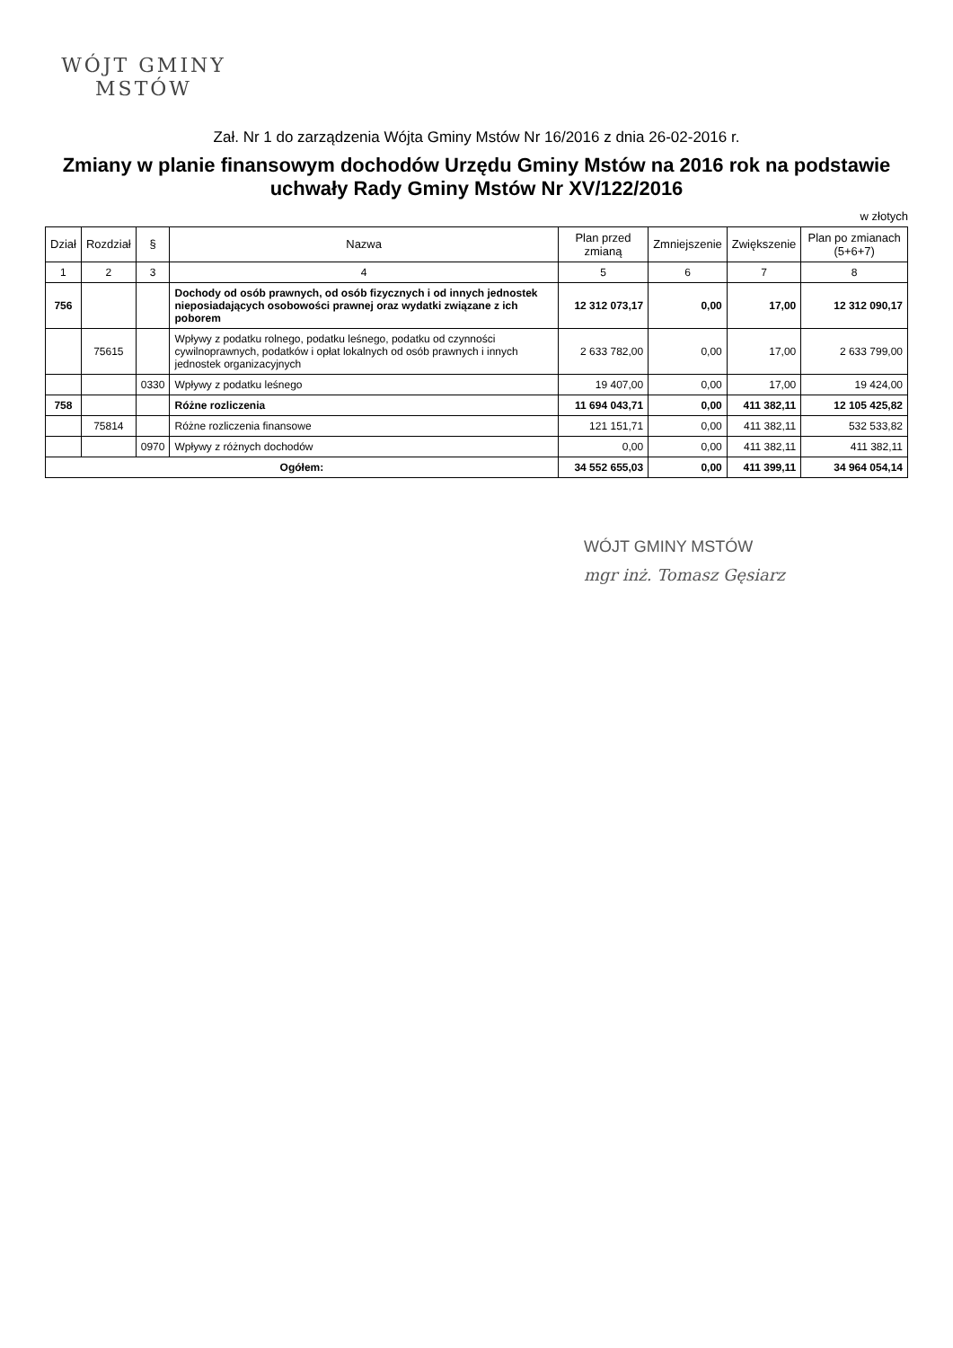WÓJT GMINY
MSTÓW
Zał. Nr 1 do zarządzenia Wójta Gminy Mstów Nr 16/2016 z dnia 26-02-2016 r.
Zmiany w planie finansowym dochodów Urzędu Gminy Mstów na 2016 rok na podstawie uchwały Rady Gminy Mstów Nr XV/122/2016
w złotych
| Dział | Rozdział | § | Nazwa | Plan przed zmianą | Zmniejszenie | Zwiększenie | Plan po zmianach (5+6+7) |
| --- | --- | --- | --- | --- | --- | --- | --- |
| 1 | 2 | 3 | 4 | 5 | 6 | 7 | 8 |
| 756 | | | Dochody od osób prawnych, od osób fizycznych i od innych jednostek nieposiadających osobowości prawnej oraz wydatki związane z ich poborem | 12 312 073,17 | 0,00 | 17,00 | 12 312 090,17 |
| | 75615 | | Wpływy z podatku rolnego, podatku leśnego, podatku od czynności cywilnoprawnych, podatków i opłat lokalnych od osób prawnych i innych jednostek organizacyjnych | 2 633 782,00 | 0,00 | 17,00 | 2 633 799,00 |
| | | 0330 | Wpływy z podatku leśnego | 19 407,00 | 0,00 | 17,00 | 19 424,00 |
| 758 | | | Różne rozliczenia | 11 694 043,71 | 0,00 | 411 382,11 | 12 105 425,82 |
| | 75814 | | Różne rozliczenia finansowe | 121 151,71 | 0,00 | 411 382,11 | 532 533,82 |
| | | 0970 | Wpływy z różnych dochodów | 0,00 | 0,00 | 411 382,11 | 411 382,11 |
| Ogółem: | | | | 34 552 655,03 | 0,00 | 411 399,11 | 34 964 054,14 |
WÓJT GMINY MSTÓW
mgr inż. Tomasz Gęsiarz